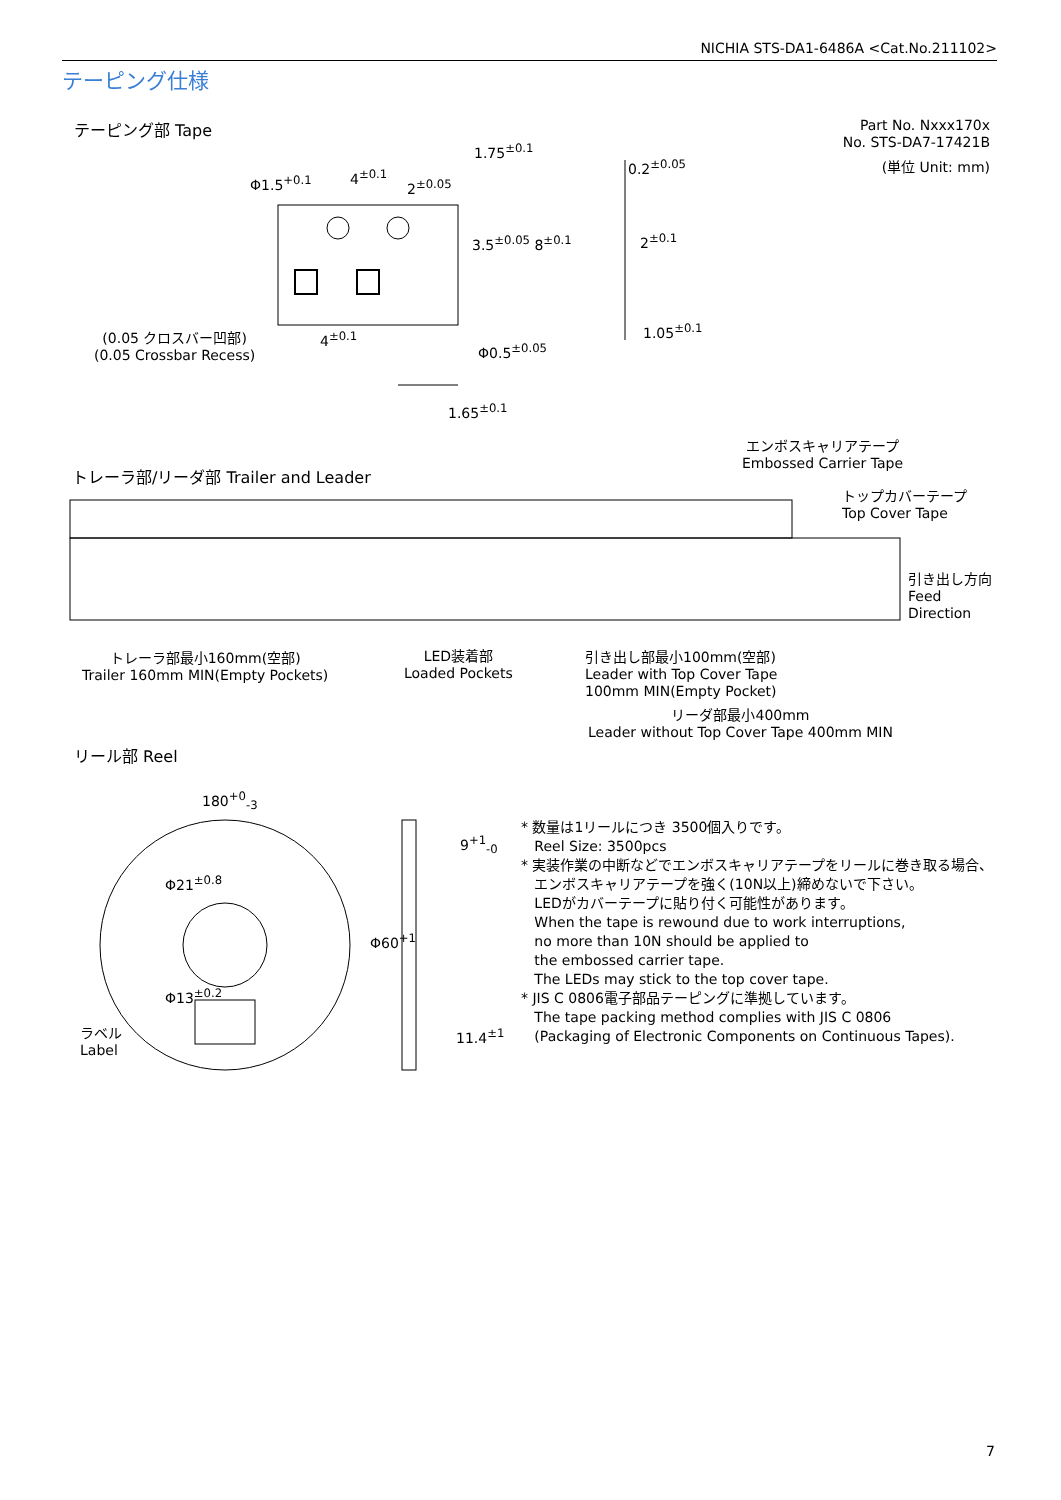NICHIA STS-DA1-6486A <Cat.No.211102>
テーピング仕様
テーピング部 Tape
Part No. Nxxx170x
No. STS-DA7-17421B
(単位 Unit: mm)
Φ1.5<sup>+0.1</sup> 4<sup>±0.1</sup>
2<sup>±0.05</sup>
1.75<sup>±0.1</sup>
3.5<sup>±0.05</sup> 8<sup>±0.1</sup>
0.2<sup>±0.05</sup>
2<sup>±0.1</sup>
1.05<sup>±0.1</sup>
4<sup>±0.1</sup>
(0.05 クロスバー凹部)
(0.05 Crossbar Recess)
Φ0.5<sup>±0.05</sup>
1.65<sup>±0.1</sup>
エンボスキャリアテープ
Embossed Carrier Tape
トレーラ部/リーダ部 Trailer and Leader
トップカバーテープ
Top Cover Tape
引き出し方向
Feed
Direction
トレーラ部最小160mm(空部)
Trailer 160mm MIN(Empty Pockets)
LED装着部
Loaded Pockets
引き出し部最小100mm(空部)
Leader with Top Cover Tape
100mm MIN(Empty Pocket)
リーダ部最小400mm
Leader without Top Cover Tape 400mm MIN
リール部 Reel
180<sup>+0</sup><sub>-3</sub>
Φ21<sup>±0.8</sup>
Φ13<sup>±0.2</sup>
ラベル
Label
Φ60<sup>+1</sup>
9<sup>+1</sup><sub>-0</sub>
11.4<sup>±1</sup>
* 数量は1リールにつき 3500個入りです。
Reel Size: 3500pcs
* 実装作業の中断などでエンボスキャリアテープをリールに巻き取る場合、
エンボスキャリアテープを強く(10N以上)締めないで下さい。
LEDがカバーテープに貼り付く可能性があります。
When the tape is rewound due to work interruptions,
no more than 10N should be applied to
the embossed carrier tape.
The LEDs may stick to the top cover tape.
* JIS C 0806電子部品テーピングに準拠しています。
The tape packing method complies with JIS C 0806
(Packaging of Electronic Components on Continuous Tapes).
7